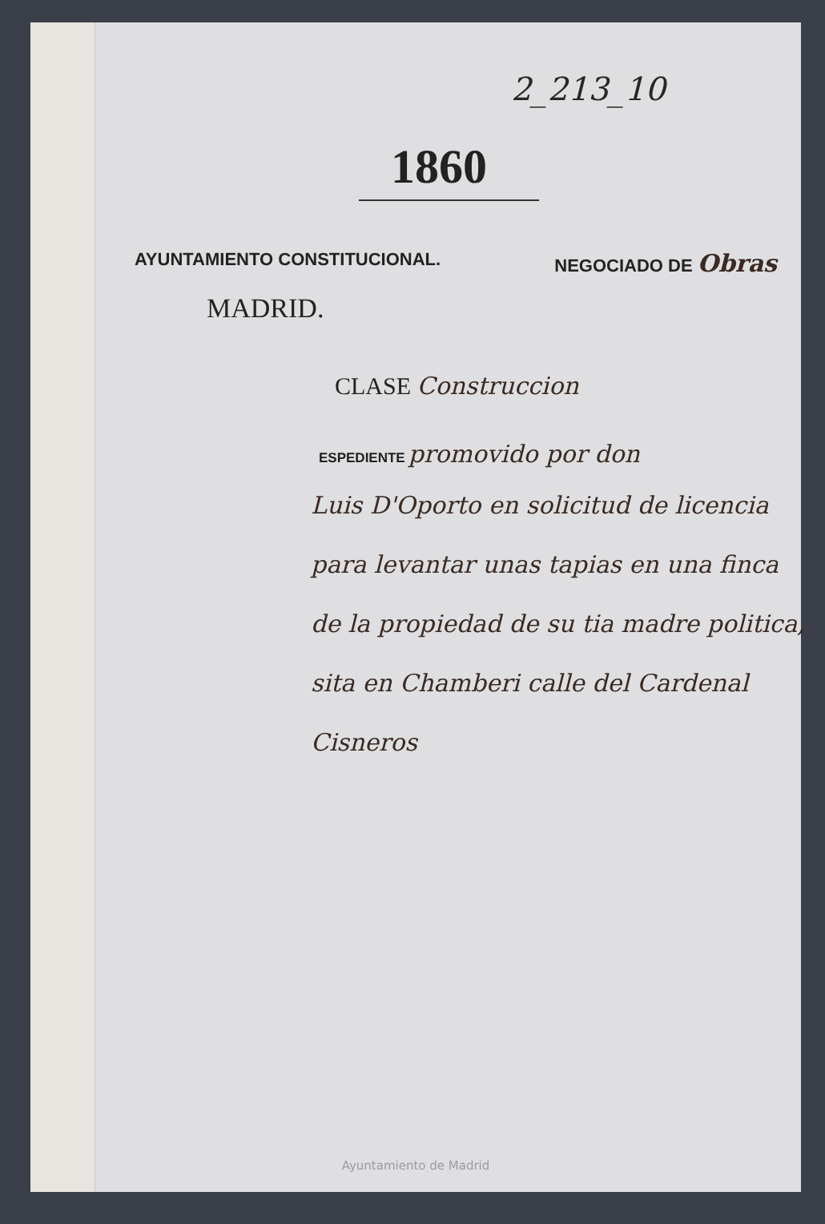2_213_10
1860
AYUNTAMIENTO CONSTITUCIONAL. NEGOCIADO DE Obras
MADRID.
CLASE Construccion
ESPEDIENTE promovido por don
Luis D'Oporto en solicitud de licencia para levantar unas tapias en una finca de la propiedad de su tia madre politica, sita en Chamberi calle del Cardenal Cisneros
Ayuntamiento de Madrid